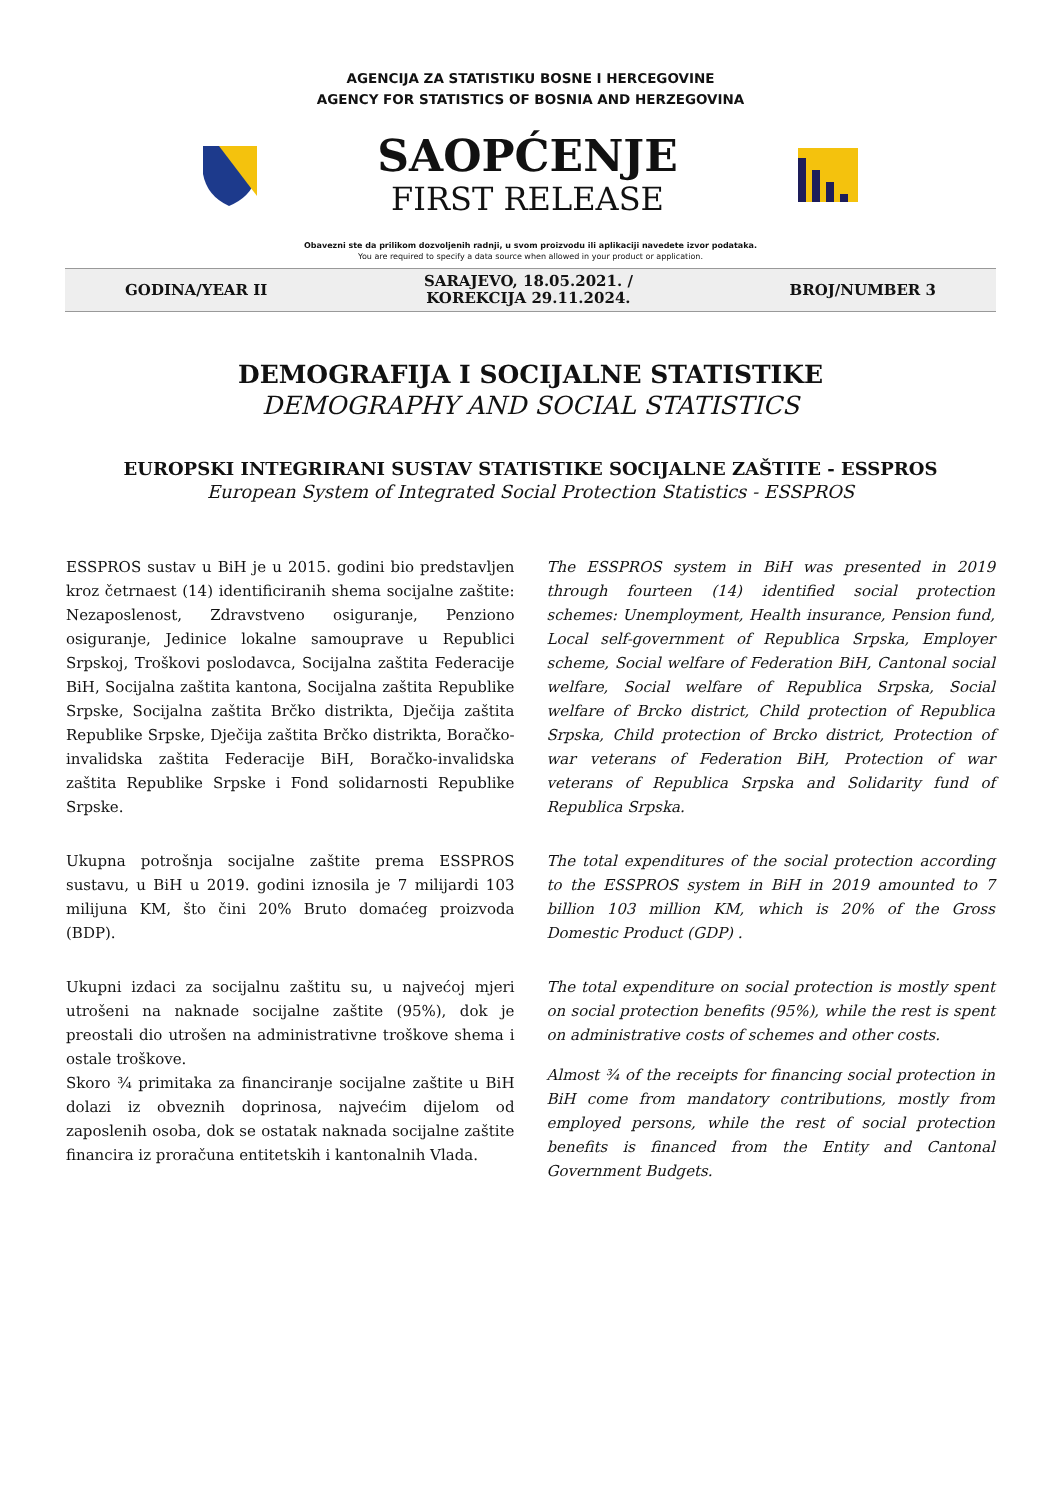AGENCIJA ZA STATISTIKU BOSNE I HERCEGOVINE
AGENCY FOR STATISTICS OF BOSNIA AND HERZEGOVINA
SAOPĆENJE
FIRST RELEASE
Obavezni ste da prilikom dozvoljenih radnji, u svom proizvodu ili aplikaciji navedete izvor podataka.
You are required to specify a data source when allowed in your product or application.
GODINA/YEAR II SARAJEVO, 18.05.2021. /
KOREKCIJA 29.11.2024. BROJ/NUMBER 3
DEMOGRAFIJA I SOCIJALNE STATISTIKE
DEMOGRAPHY AND SOCIAL STATISTICS
EUROPSKI INTEGRIRANI SUSTAV STATISTIKE SOCIJALNE ZAŠTITE - ESSPROS
European System of Integrated Social Protection Statistics - ESSPROS
ESSPROS sustav u BiH je u 2015. godini bio predstavljen kroz četrnaest (14) identificiranih shema socijalne zaštite: Nezaposlenost, Zdravstveno osiguranje, Penziono osiguranje, Jedinice lokalne samouprave u Republici Srpskoj, Troškovi poslodavca, Socijalna zaštita Federacije BiH, Socijalna zaštita kantona, Socijalna zaštita Republike Srpske, Socijalna zaštita Brčko distrikta, Dječija zaštita Republike Srpske, Dječija zaštita Brčko distrikta, Boračko-invalidska zaštita Federacije BiH, Boračko-invalidska zaštita Republike Srpske i Fond solidarnosti Republike Srpske.
The ESSPROS system in BiH was presented in 2019 through fourteen (14) identified social protection schemes: Unemployment, Health insurance, Pension fund, Local self-government of Republica Srpska, Employer scheme, Social welfare of Federation BiH, Cantonal social welfare, Social welfare of Republica Srpska, Social welfare of Brcko district, Child protection of Republica Srpska, Child protection of Brcko district, Protection of war veterans of Federation BiH, Protection of war veterans of Republica Srpska and Solidarity fund of Republica Srpska.
Ukupna potrošnja socijalne zaštite prema ESSPROS sustavu, u BiH u 2019. godini iznosila je 7 milijardi 103 milijuna KM, što čini 20% Bruto domaćeg proizvoda (BDP).
The total expenditures of the social protection according to the ESSPROS system in BiH in 2019 amounted to 7 billion 103 million KM, which is 20% of the Gross Domestic Product (GDP) .
Ukupni izdaci za socijalnu zaštitu su, u najvećoj mjeri utrošeni na naknade socijalne zaštite (95%), dok je preostali dio utrošen na administrativne troškove shema i ostale troškove.
Skoro ¾ primitaka za financiranje socijalne zaštite u BiH dolazi iz obveznih doprinosa, najvećim dijelom od zaposlenih osoba, dok se ostatak naknada socijalne zaštite financira iz proračuna entitetskih i kantonalnih Vlada.
The total expenditure on social protection is mostly spent on social protection benefits (95%), while the rest is spent on administrative costs of schemes and other costs.
Almost ¾ of the receipts for financing social protection in BiH come from mandatory contributions, mostly from employed persons, while the rest of social protection benefits is financed from the Entity and Cantonal Government Budgets.